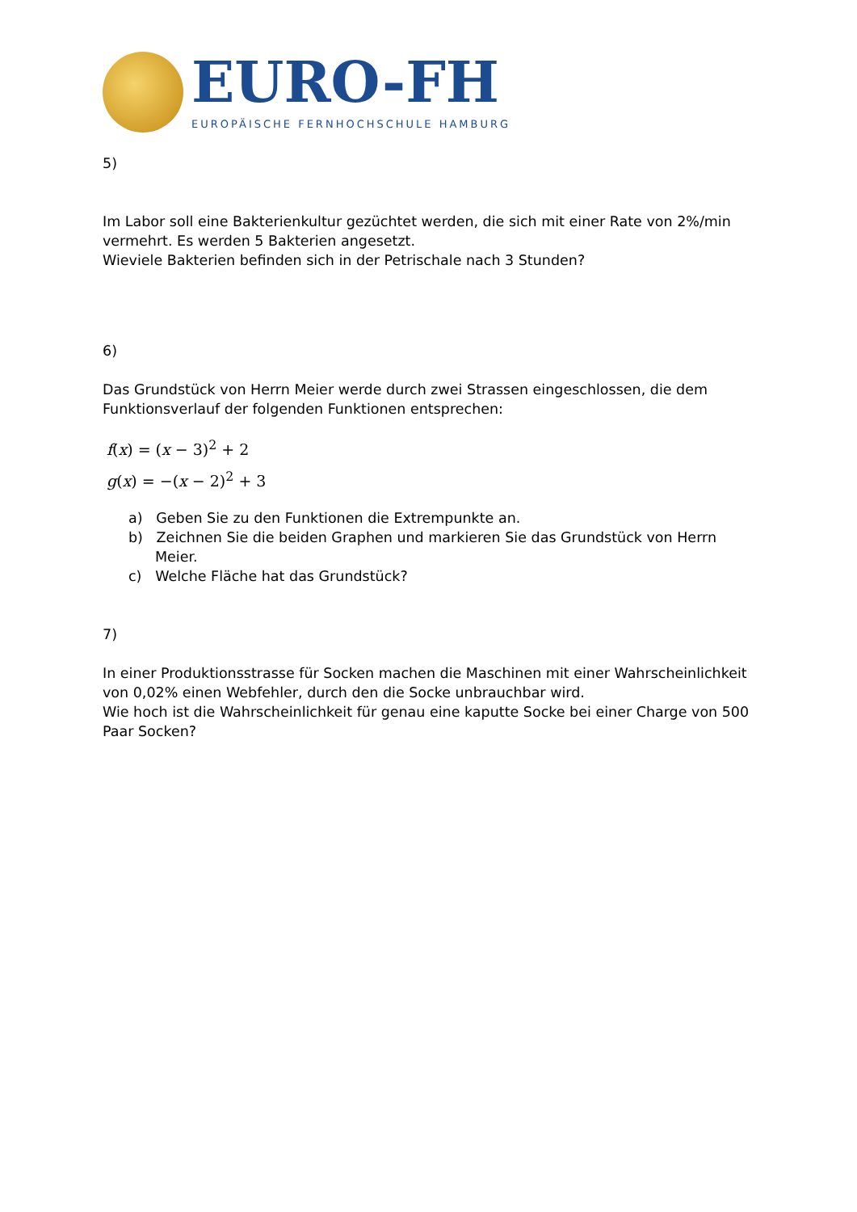EURO-FH
EUROPÄISCHE FERNHOCHSCHULE HAMBURG
5)
Im Labor soll eine Bakterienkultur gezüchtet werden, die sich mit einer Rate von 2%/min vermehrt. Es werden 5 Bakterien angesetzt.
Wieviele Bakterien befinden sich in der Petrischale nach 3 Stunden?
6)
Das Grundstück von Herrn Meier werde durch zwei Strassen eingeschlossen, die dem Funktionsverlauf der folgenden Funktionen entsprechen:
f(x) = (x − 3)<sup>2</sup> + 2
g(x) = −(x − 2)<sup>2</sup> + 3
a) Geben Sie zu den Funktionen die Extrempunkte an.
b) Zeichnen Sie die beiden Graphen und markieren Sie das Grundstück von Herrn Meier.
c) Welche Fläche hat das Grundstück?
7)
In einer Produktionsstrasse für Socken machen die Maschinen mit einer Wahrscheinlichkeit von 0,02% einen Webfehler, durch den die Socke unbrauchbar wird.
Wie hoch ist die Wahrscheinlichkeit für genau eine kaputte Socke bei einer Charge von 500 Paar Socken?